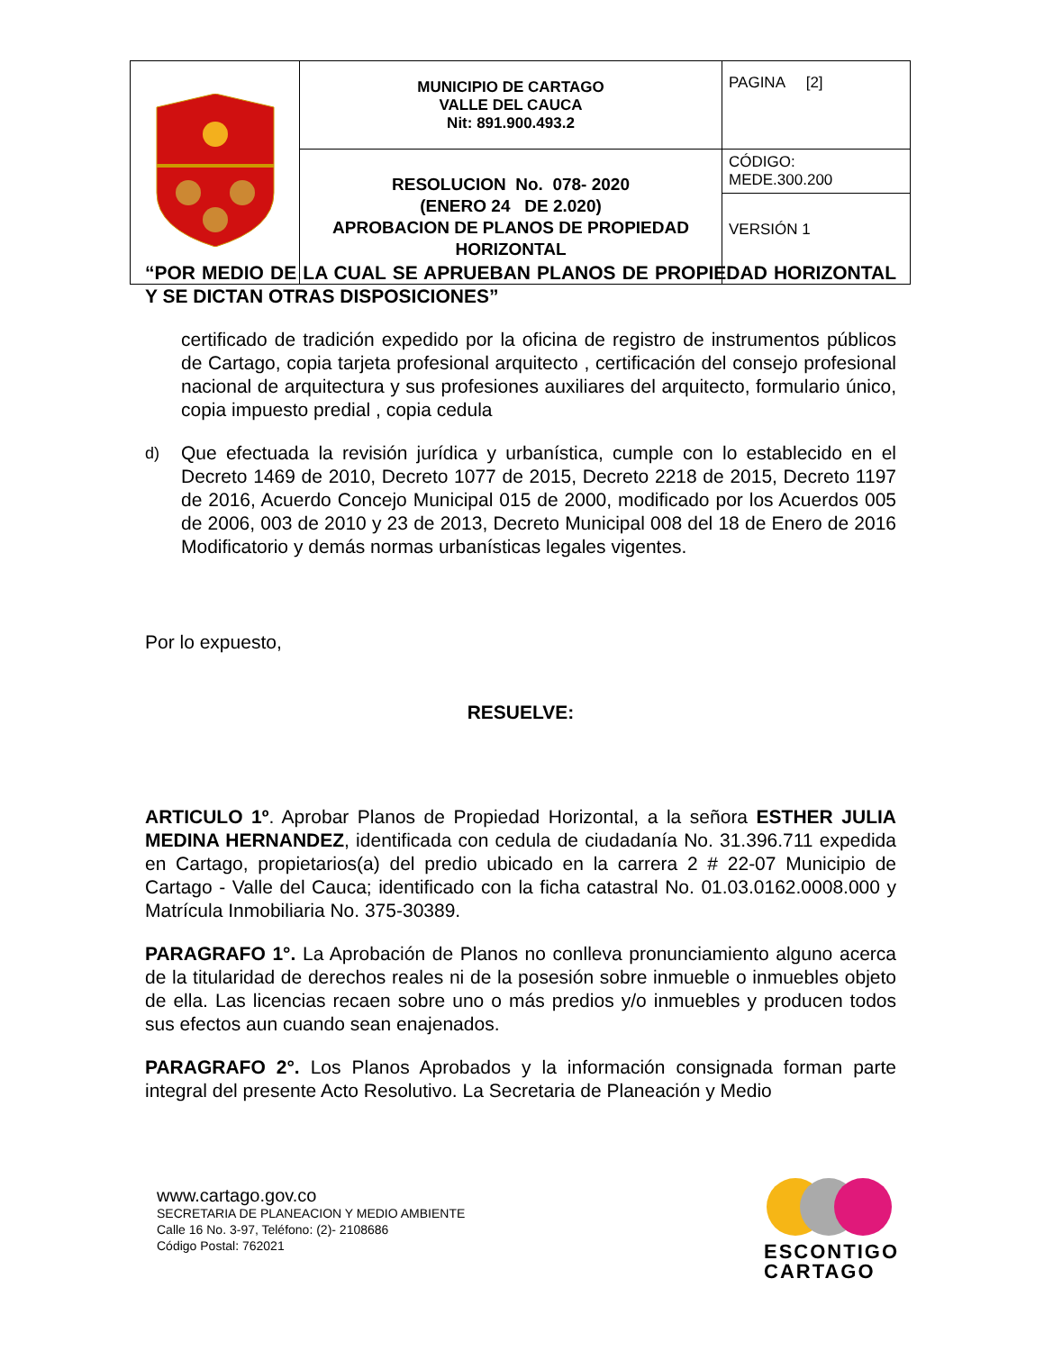| | MUNICIPIO DE CARTAGO VALLE DEL CAUCA Nit: 891.900.493.2 | PAGINA [2] |
| | RESOLUCION No. 078- 2020 (ENERO 24 DE 2.020) APROBACION DE PLANOS DE PROPIEDAD HORIZONTAL | CÓDIGO: MEDE.300.200 |
| | | VERSIÓN 1 |
“POR MEDIO DE LA CUAL SE APRUEBAN PLANOS DE PROPIEDAD HORIZONTAL Y SE DICTAN OTRAS DISPOSICIONES”
certificado de tradición expedido por la oficina de registro de instrumentos públicos de Cartago, copia tarjeta profesional arquitecto , certificación del consejo profesional nacional de arquitectura y sus profesiones auxiliares del arquitecto, formulario único, copia impuesto predial , copia cedula
d) Que efectuada la revisión jurídica y urbanística, cumple con lo establecido en el Decreto 1469 de 2010, Decreto 1077 de 2015, Decreto 2218 de 2015, Decreto 1197 de 2016, Acuerdo Concejo Municipal 015 de 2000, modificado por los Acuerdos 005 de 2006, 003 de 2010 y 23 de 2013, Decreto Municipal 008 del 18 de Enero de 2016 Modificatorio y demás normas urbanísticas legales vigentes.
Por lo expuesto,
RESUELVE:
ARTICULO 1º. Aprobar Planos de Propiedad Horizontal, a la señora ESTHER JULIA MEDINA HERNANDEZ, identificada con cedula de ciudadanía No. 31.396.711 expedida en Cartago, propietarios(a) del predio ubicado en la carrera 2 # 22-07 Municipio de Cartago - Valle del Cauca; identificado con la ficha catastral No. 01.03.0162.0008.000 y Matrícula Inmobiliaria No. 375-30389.
PARAGRAFO 1°. La Aprobación de Planos no conlleva pronunciamiento alguno acerca de la titularidad de derechos reales ni de la posesión sobre inmueble o inmuebles objeto de ella. Las licencias recaen sobre uno o más predios y/o inmuebles y producen todos sus efectos aun cuando sean enajenados.
PARAGRAFO 2°. Los Planos Aprobados y la información consignada forman parte integral del presente Acto Resolutivo. La Secretaria de Planeación y Medio
www.cartago.gov.co
SECRETARIA DE PLANEACION Y MEDIO AMBIENTE
Calle 16 No. 3-97, Teléfono: (2)- 2108686
Código Postal: 762021
ESCONTIGO
CARTAGO